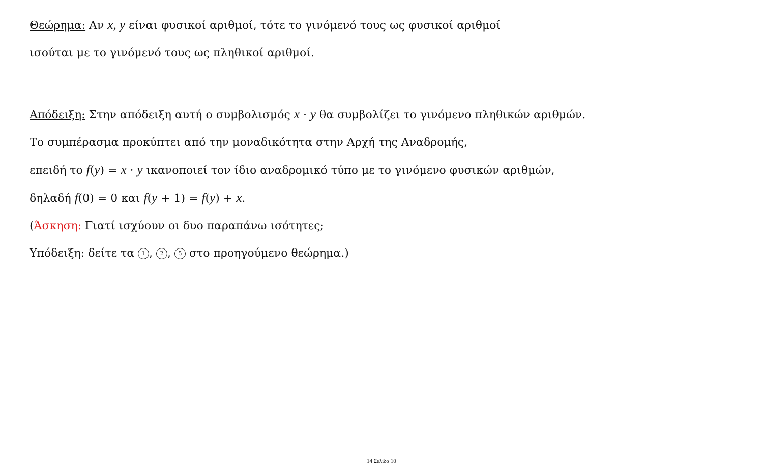Θεώρημα: Αν x, y είναι φυσικοί αριθμοί, τότε το γινόμενό τους ως φυσικοί αριθμοί
ισούται με το γινόμενό τους ως πληθικοί αριθμοί.
Απόδειξη: Στην απόδειξη αυτή ο συμβολισμός x · y θα συμβολίζει το γινόμενο πληθικών αριθμών.
Το συμπέρασμα προκύπτει από την μοναδικότητα στην Αρχή της Αναδρομής,
επειδή το f(y) = x · y ικανοποιεί τον ίδιο αναδρομικό τύπο με το γινόμενο φυσικών αριθμών,
δηλαδή f(0) = 0 και f(y + 1) = f(y) + x.
(Άσκηση: Γιατί ισχύουν οι δυο παραπάνω ισότητες;
Υπόδειξη: δείτε τα 1, 2, 5 στο προηγούμενο θεώρημα.)
14 Σελίδα 10